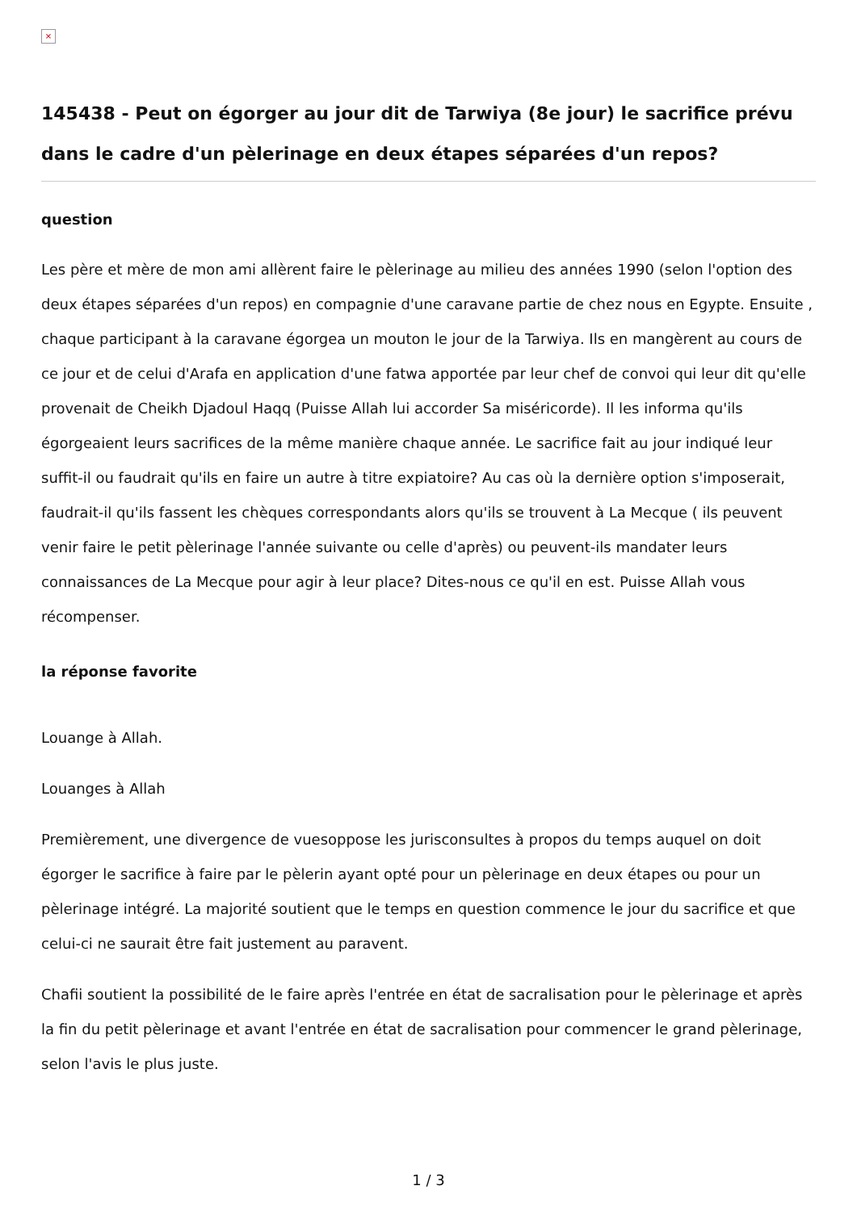×
145438 - Peut on égorger au jour dit de Tarwiya (8e jour) le sacrifice prévu dans le cadre d'un pèlerinage en deux étapes séparées d'un repos?
question
Les père et mère de mon ami allèrent faire le pèlerinage au milieu des années 1990 (selon l'option des deux étapes séparées d'un repos) en compagnie d'une caravane partie de chez nous en Egypte. Ensuite , chaque participant à la caravane égorgea un mouton le jour de la Tarwiya. Ils en mangèrent au cours de ce jour et de celui d'Arafa en application d'une fatwa apportée par leur chef de convoi qui leur dit qu'elle provenait de Cheikh Djadoul Haqq (Puisse Allah lui accorder Sa miséricorde). Il les informa qu'ils égorgeaient leurs sacrifices de la même manière chaque année. Le sacrifice fait au jour indiqué leur suffit-il ou faudrait qu'ils en faire un autre à titre expiatoire? Au cas où la dernière option s'imposerait, faudrait-il qu'ils fassent les chèques correspondants alors qu'ils se trouvent à La Mecque ( ils peuvent venir faire le petit pèlerinage l'année suivante ou celle d'après) ou peuvent-ils mandater leurs connaissances de La Mecque pour agir à leur place? Dites-nous ce qu'il en est. Puisse Allah vous récompenser.
la réponse favorite
Louange à Allah.
Louanges à Allah
Premièrement, une divergence de vuesoppose les jurisconsultes à propos du temps auquel on doit égorger le sacrifice à faire par le pèlerin ayant opté pour un pèlerinage en deux étapes ou pour un pèlerinage intégré. La majorité soutient que le temps en question commence le jour du sacrifice et que celui-ci ne saurait être fait justement au paravent.
Chafii soutient la possibilité de le faire après l'entrée en état de sacralisation pour le pèlerinage et après la fin du petit pèlerinage et avant l'entrée en état de sacralisation pour commencer le grand pèlerinage, selon l'avis le plus juste.
1 / 3